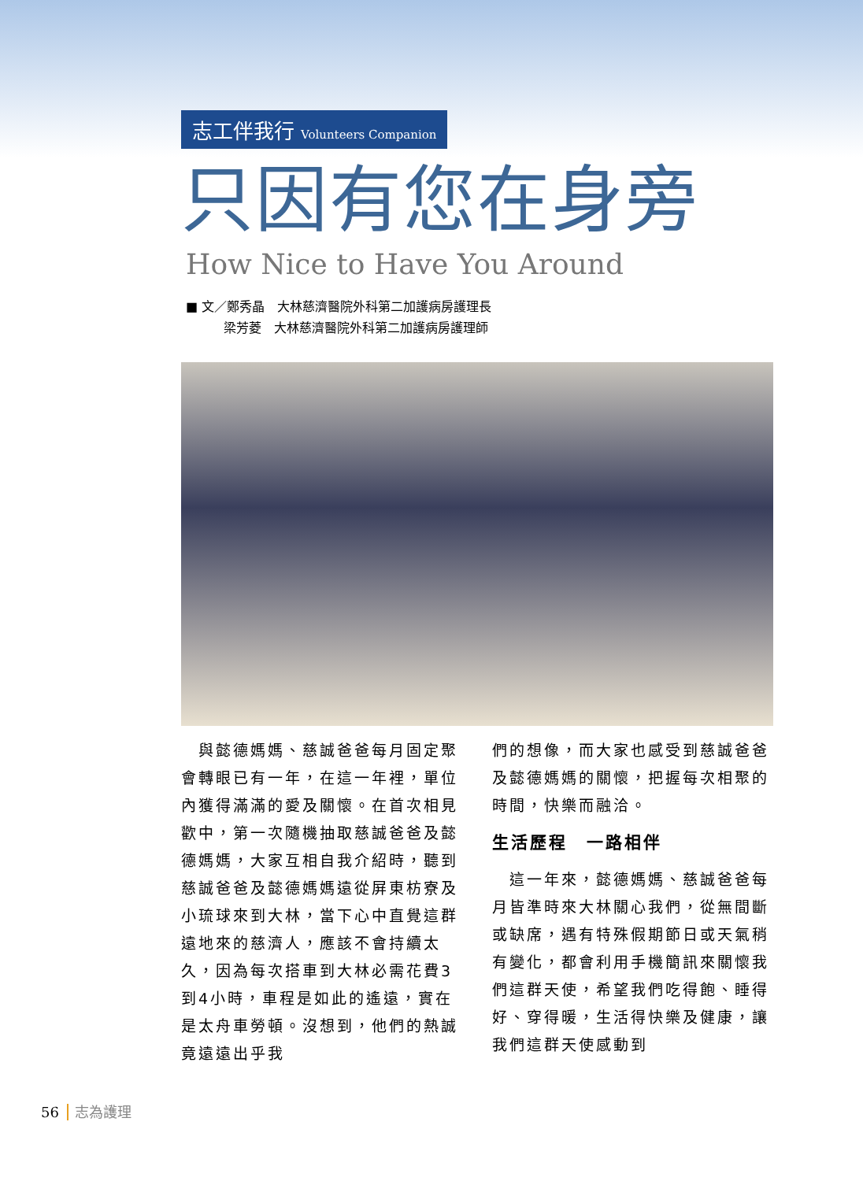志工伴我行 Volunteers Companion
只因有您在身旁
How Nice to Have You Around
■ 文／鄭秀晶　大林慈濟醫院外科第二加護病房護理長
　　　梁芳菱　大林慈濟醫院外科第二加護病房護理師
　與懿德媽媽、慈誠爸爸每月固定聚會轉眼已有一年，在這一年裡，單位內獲得滿滿的愛及關懷。在首次相見歡中，第一次隨機抽取慈誠爸爸及懿德媽媽，大家互相自我介紹時，聽到慈誠爸爸及懿德媽媽遠從屏東枋寮及小琉球來到大林，當下心中直覺這群遠地來的慈濟人，應該不會持續太久，因為每次搭車到大林必需花費3到4小時，車程是如此的遙遠，實在是太舟車勞頓。沒想到，他們的熱誠竟遠遠出乎我
們的想像，而大家也感受到慈誠爸爸及懿德媽媽的關懷，把握每次相聚的時間，快樂而融洽。
生活歷程　一路相伴
　這一年來，懿德媽媽、慈誠爸爸每月皆準時來大林關心我們，從無間斷或缺席，遇有特殊假期節日或天氣稍有變化，都會利用手機簡訊來關懷我們這群天使，希望我們吃得飽、睡得好、穿得暖，生活得快樂及健康，讓我們這群天使感動到
56 志為護理